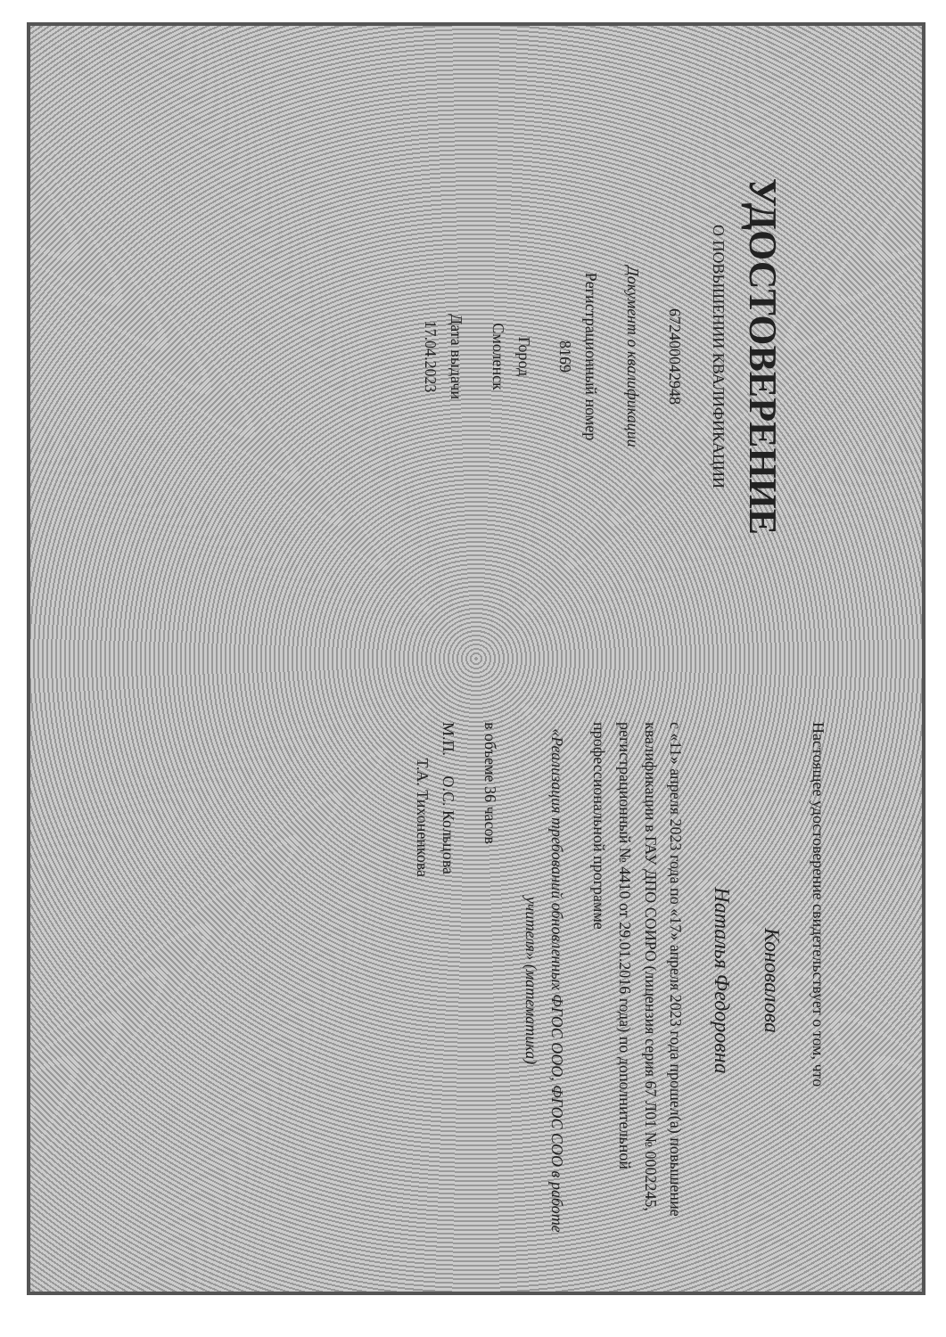УДОСТОВЕРЕНИЕ
О ПОВЫШЕНИИ КВАЛИФИКАЦИИ
672400042948
Документ о квалификации
Регистрационный номер
8169
Город
Смоленск
Дата выдачи
17.04.2023
Настоящее удостоверение свидетельствует о том, что
Коновалова
Наталья Федоровна
с «11» апреля 2023 года по «17» апреля 2023 года прошел(а) повышение квалификации в ГАУ ДПО СОИРО (лицензия серия 67 Л01 № 0002245, регистрационный № 4410 от 29.01.2016 года) по дополнительной профессиональной программе
«Реализация требований обновленных ФГОС ООО, ФГОС СОО в работе учителя» (математика)
в объеме 36 часов
М.П. О.С. Кольцова
Т.А. Тихоненкова